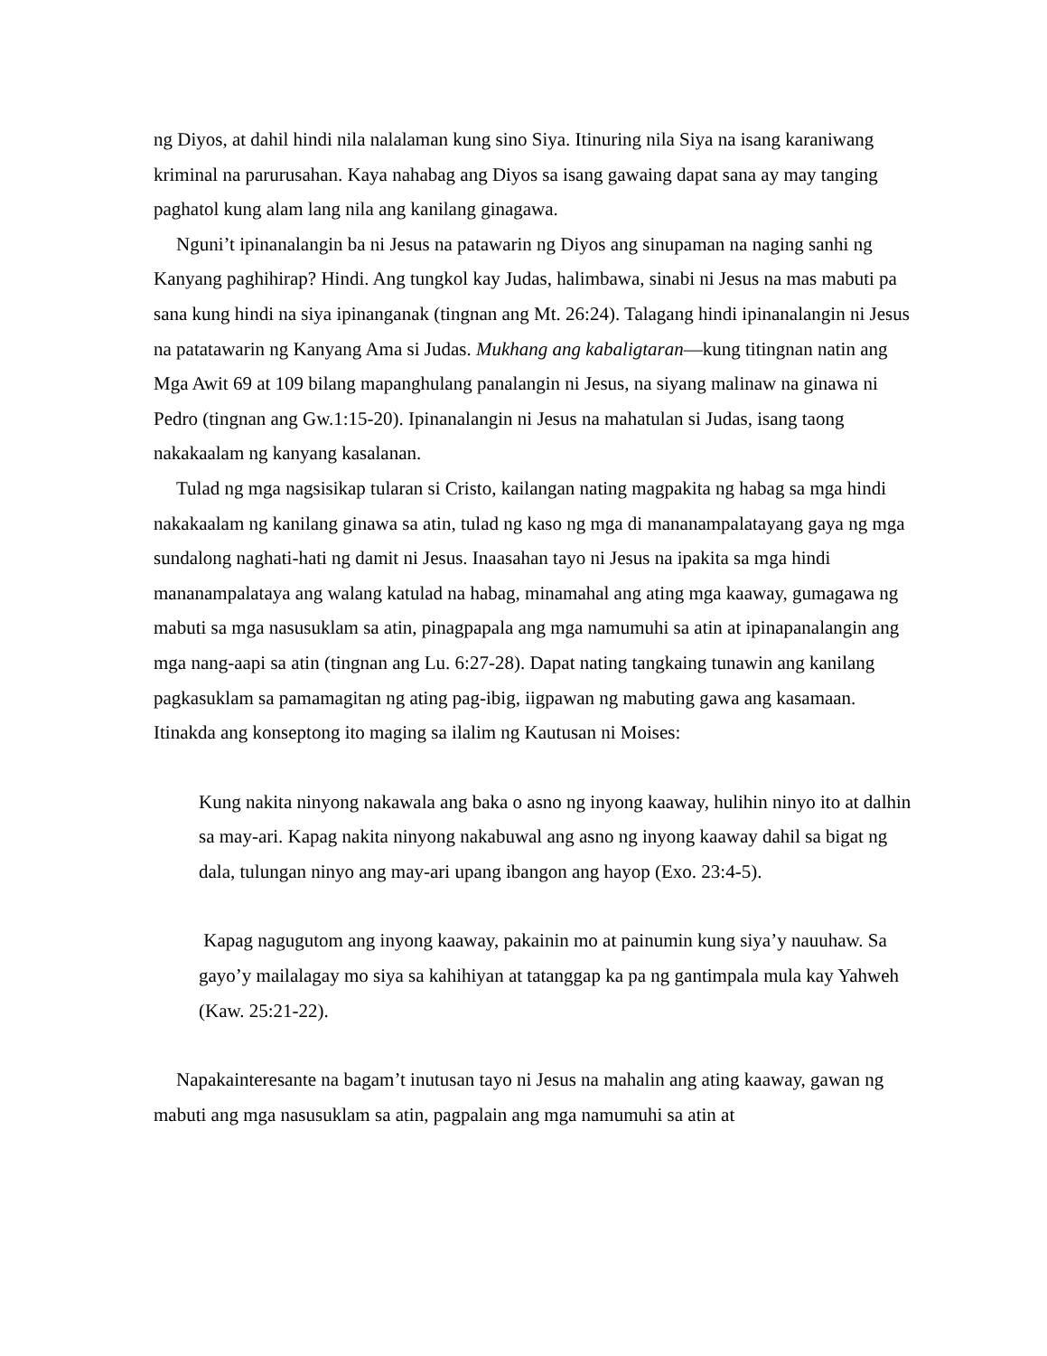ng Diyos, at dahil hindi nila nalalaman kung sino Siya. Itinuring nila Siya na isang karaniwang kriminal na parurusahan. Kaya nahabag ang Diyos sa isang gawaing dapat sana ay may tanging paghatol kung alam lang nila ang kanilang ginagawa.
Nguni’t ipinanalangin ba ni Jesus na patawarin ng Diyos ang sinupaman na naging sanhi ng Kanyang paghihirap? Hindi. Ang tungkol kay Judas, halimbawa, sinabi ni Jesus na mas mabuti pa sana kung hindi na siya ipinanganak (tingnan ang Mt. 26:24). Talagang hindi ipinanalangin ni Jesus na patatawarin ng Kanyang Ama si Judas. Mukhang ang kabaligtaran—kung titingnan natin ang Mga Awit 69 at 109 bilang mapanghulang panalangin ni Jesus, na siyang malinaw na ginawa ni Pedro (tingnan ang Gw.1:15-20). Ipinanalangin ni Jesus na mahatulan si Judas, isang taong nakakaalam ng kanyang kasalanan.
Tulad ng mga nagsisikap tularan si Cristo, kailangan nating magpakita ng habag sa mga hindi nakakaalam ng kanilang ginawa sa atin, tulad ng kaso ng mga di mananampalatayang gaya ng mga sundalong naghati-hati ng damit ni Jesus. Inaasahan tayo ni Jesus na ipakita sa mga hindi mananampalataya ang walang katulad na habag, minamahal ang ating mga kaaway, gumagawa ng mabuti sa mga nasusuklam sa atin, pinagpapala ang mga namumuhi sa atin at ipinapanalangin ang mga nang-aapi sa atin (tingnan ang Lu. 6:27-28). Dapat nating tangkaing tunawin ang kanilang pagkasuklam sa pamamagitan ng ating pag-ibig, iigpawan ng mabuting gawa ang kasamaan. Itinakda ang konseptong ito maging sa ilalim ng Kautusan ni Moises:
Kung nakita ninyong nakawala ang baka o asno ng inyong kaaway, hulihin ninyo ito at dalhin sa may-ari. Kapag nakita ninyong nakabuwal ang asno ng inyong kaaway dahil sa bigat ng dala, tulungan ninyo ang may-ari upang ibangon ang hayop (Exo. 23:4-5).
Kapag nagugutom ang inyong kaaway, pakainin mo at painumin kung siya’y nauuhaw. Sa gayo’y mailalagay mo siya sa kahihiyan at tatanggap ka pa ng gantimpala mula kay Yahweh (Kaw. 25:21-22).
Napakainteresante na bagam’t inutusan tayo ni Jesus na mahalin ang ating kaaway, gawan ng mabuti ang mga nasusuklam sa atin, pagpalain ang mga namumuhi sa atin at